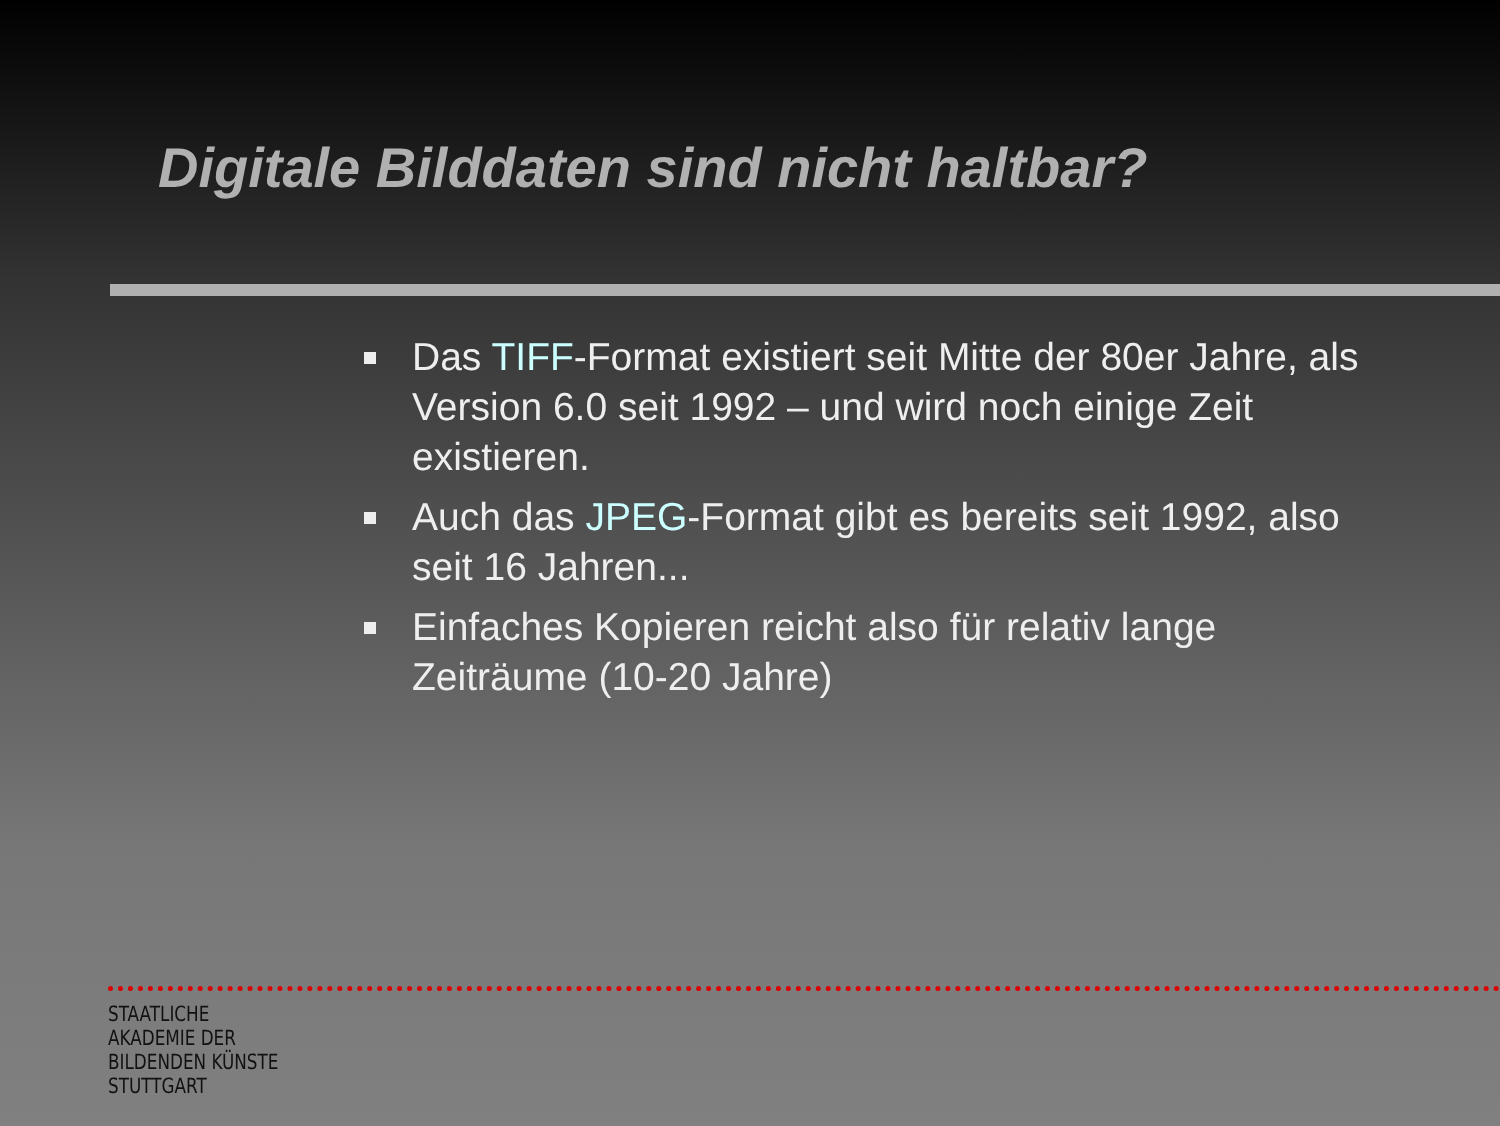Digitale Bilddaten sind nicht haltbar?
Das TIFF-Format existiert seit Mitte der 80er Jahre, als Version 6.0 seit 1992 – und wird noch einige Zeit existieren.
Auch das JPEG-Format gibt es bereits seit 1992, also seit 16 Jahren...
Einfaches Kopieren reicht also für relativ lange Zeiträume (10-20 Jahre)
STAATLICHE
AKADEMIE DER
BILDENDEN KÜNSTE
STUTTGART